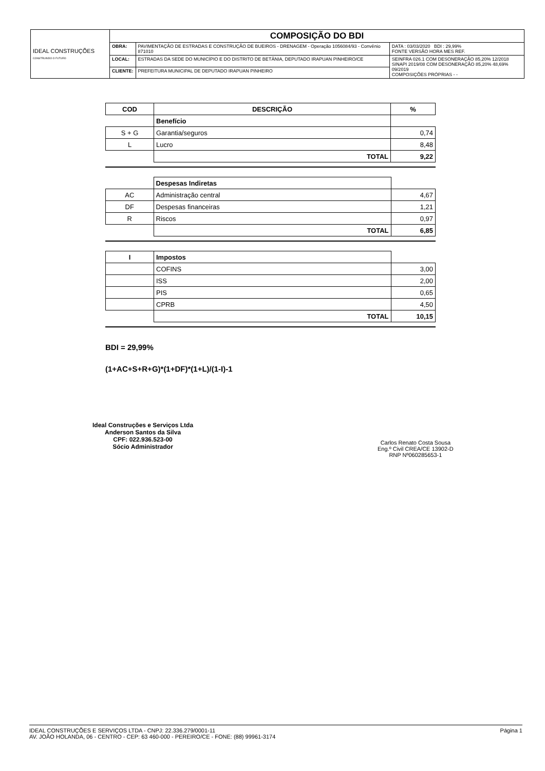| IDEAL CONSTRUÇÕES CONSTRUINDO O FUTURO | COMPOSIÇÃO DO BDI | | |
| | OBRA: | PAVIMENTAÇÃO DE ESTRADAS E CONSTRUÇÃO DE BUEIROS - DRENAGEM - Operação 1056084/93 - Convênio 871010 | DATA : 03/03/2020 BDI : 29,99% FONTE VERSÃO HORA MES REF. |
| | LOCAL: | ESTRADAS DA SEDE DO MUNICÍPIO E DO DISTRITO DE BETÂNIA, DEPUTADO IRAPUAN PINHEIRO/CE | SEINFRA 026.1 COM DESONERAÇÃO 85,20% 12/2018 SINAPI 2019/08 COM DESONERAÇÃO 85,20% 48,69% 09/2019 COMPOSIÇÕES PRÓPRIAS - - |
| | CLIENTE: | PREFEITURA MUNICIPAL DE DEPUTADO IRAPUAN PINHEIRO | |
| COD | DESCRIÇÃO | % |
| | Benefício | |
| S + G | Garantia/seguros | 0,74 |
| L | Lucro | 8,48 |
| | TOTAL | 9,22 |
| | Despesas Indiretas | |
| AC | Administração central | 4,67 |
| DF | Despesas financeiras | 1,21 |
| R | Riscos | 0,97 |
| | TOTAL | 6,85 |
| I | Impostos | |
| | COFINS | 3,00 |
| | ISS | 2,00 |
| | PIS | 0,65 |
| | CPRB | 4,50 |
| | TOTAL | 10,15 |
BDI = 29,99%
(1+AC+S+R+G)*(1+DF)*(1+L)/(1-I)-1
Ideal Construções e Serviços Ltda
Anderson Santos da Silva
CPF: 022.936.523-00
Sócio Administrador
Carlos Renato Costa Sousa
Eng.º Civil CREA/CE 13902-D
RNP Nº060285653-1
Página 1 IDEAL CONSTRUÇÕES E SERVIÇOS LTDA - CNPJ: 22.336.279/0001-11
AV. JOÃO HOLANDA, 06 - CENTRO - CEP: 63 460-000 - PEREIRO/CE - FONE: (88) 99961-3174